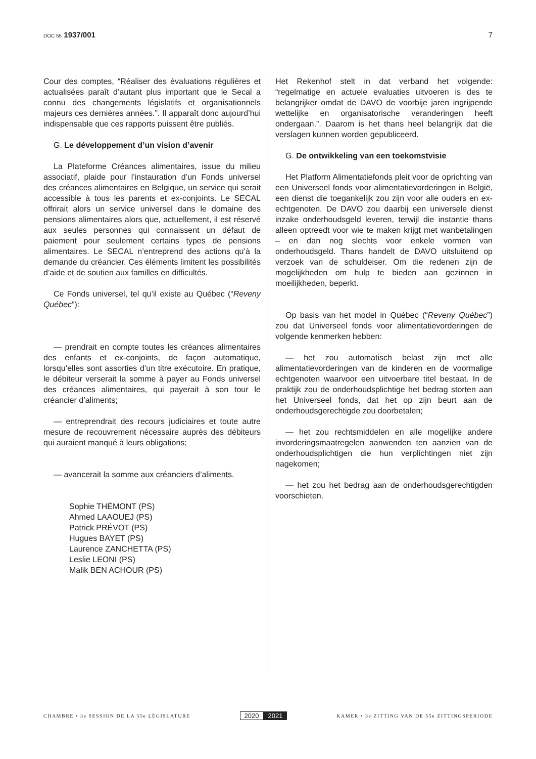DOC 55 1937/001 7
Cour des comptes, “Réaliser des évaluations régulières et actualisées paraît d’autant plus important que le Secal a connu des changements législatifs et organisationnels majeurs ces dernières années.”. Il apparaît donc aujourd’hui indispensable que ces rapports puissent être publiés.
G. Le développement d’un vision d’avenir
La Plateforme Créances alimentaires, issue du milieu associatif, plaide pour l’instauration d’un Fonds universel des créances alimentaires en Belgique, un service qui serait accessible à tous les parents et ex-conjoints. Le SECAL offrirait alors un service universel dans le domaine des pensions alimentaires alors que, actuellement, il est réservé aux seules personnes qui connaissent un défaut de paiement pour seulement certains types de pensions alimentaires. Le SECAL n’entreprend des actions qu’à la demande du créancier. Ces éléments limitent les possibilités d’aide et de soutien aux familles en difficultés.
Ce Fonds universel, tel qu’il existe au Québec (“Reveny Québec”):
— prendrait en compte toutes les créances alimentaires des enfants et ex-conjoints, de façon automatique, lorsqu’elles sont assorties d’un titre exécutoire. En pratique, le débiteur verserait la somme à payer au Fonds universel des créances alimentaires, qui payerait à son tour le créancier d’aliments;
— entreprendrait des recours judiciaires et toute autre mesure de recouvrement nécessaire auprès des débiteurs qui auraient manqué à leurs obligations;
— avancerait la somme aux créanciers d’aliments.
Sophie THÉMONT (PS)
Ahmed LAAOUEJ (PS)
Patrick PRÉVOT (PS)
Hugues BAYET (PS)
Laurence ZANCHETTA (PS)
Leslie LEONI (PS)
Malik BEN ACHOUR (PS)
Het Rekenhof stelt in dat verband het volgende: “regelmatige en actuele evaluaties uitvoeren is des te belangrijker omdat de DAVO de voorbije jaren ingrijpende wettelijke en organisatorische veranderingen heeft ondergaan.”. Daarom is het thans heel belangrijk dat die verslagen kunnen worden gepubliceerd.
G. De ontwikkeling van een toekomstvisie
Het Platform Alimentatiefonds pleit voor de oprichting van een Universeel fonds voor alimentatievorderingen in België, een dienst die toegankelijk zou zijn voor alle ouders en ex-echtgenoten. De DAVO zou daarbij een universele dienst inzake onderhoudsgeld leveren, terwijl die instantie thans alleen optreedt voor wie te maken krijgt met wanbetalingen – en dan nog slechts voor enkele vormen van onderhoudsgeld. Thans handelt de DAVO uitsluitend op verzoek van de schuldeiser. Om die redenen zijn de mogelijkheden om hulp te bieden aan gezinnen in moeilijkheden, beperkt.
Op basis van het model in Québec (“Reveny Québec”) zou dat Universeel fonds voor alimentatievorderingen de volgende kenmerken hebben:
— het zou automatisch belast zijn met alle alimentatievorderingen van de kinderen en de voormalige echtgenoten waarvoor een uitvoerbare titel bestaat. In de praktijk zou de onderhoudsplichtige het bedrag storten aan het Universeel fonds, dat het op zijn beurt aan de onderhoudsgerechtigde zou doorbetalen;
— het zou rechtsmiddelen en alle mogelijke andere invorderingsmaatregelen aanwenden ten aanzien van de onderhoudsplichtigen die hun verplichtingen niet zijn nagekomen;
— het zou het bedrag aan de onderhoudsgerechtigden voorschieten.
CHAMBRE • 3e SESSION DE LA 55e LÉGISLATURE
2020 2021
KAMER • 3e ZITTING VAN DE 55e ZITTINGSPERIODE